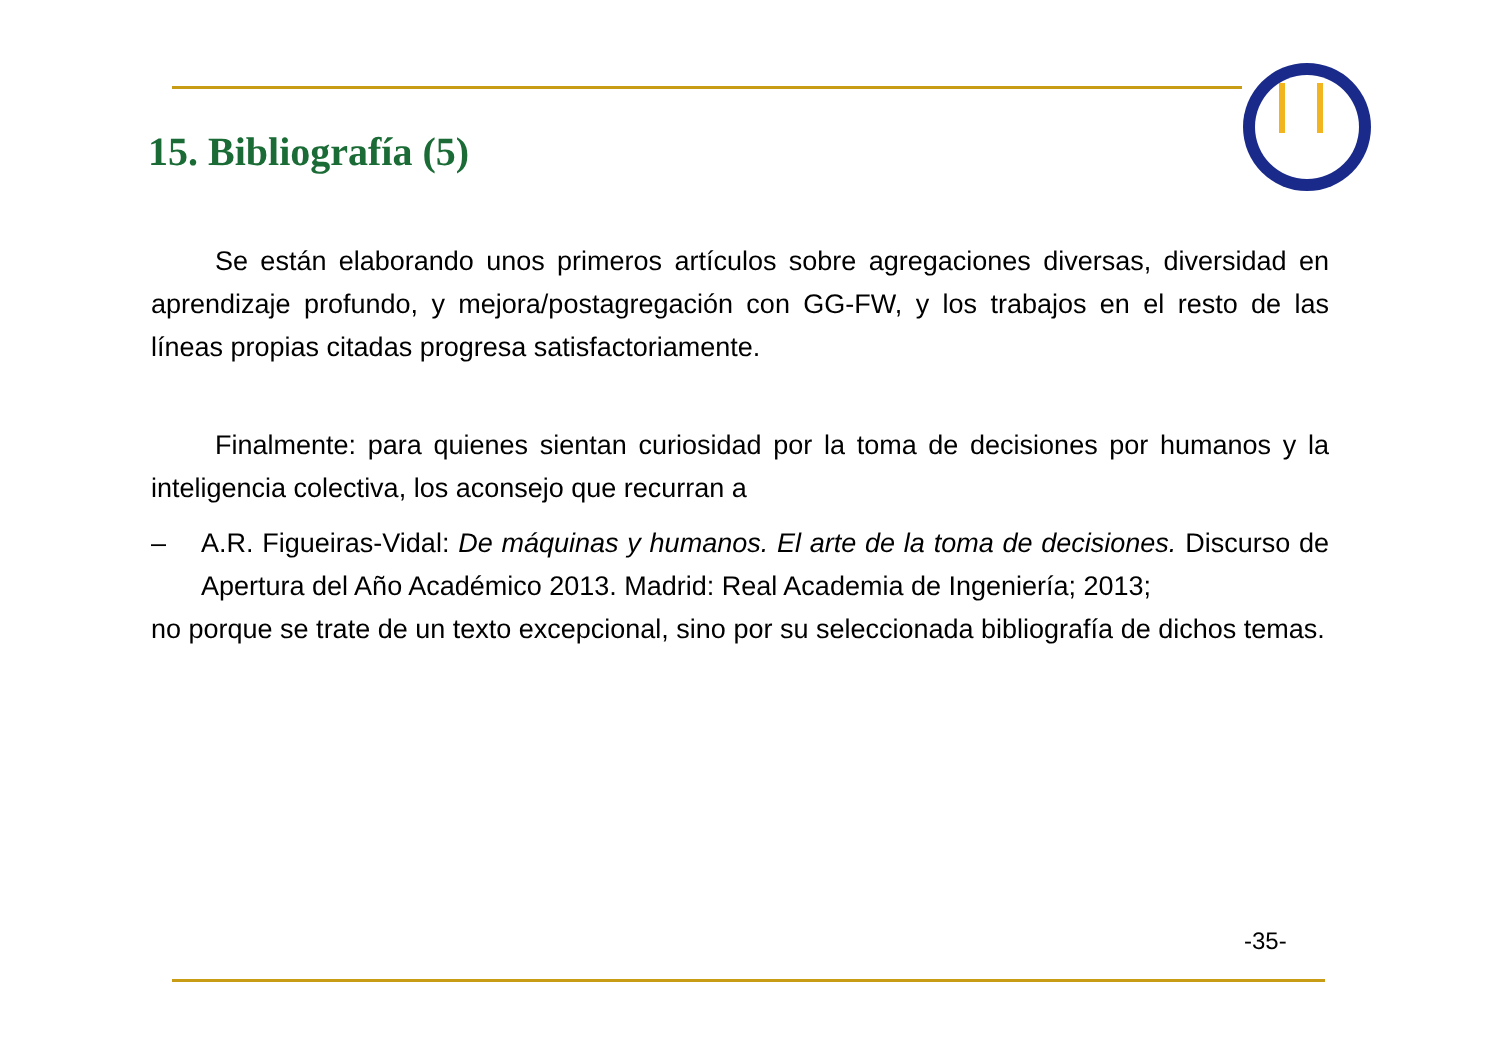15. Bibliografía (5)
Se están elaborando unos primeros artículos sobre agregaciones diversas, diversidad en aprendizaje profundo, y mejora/postagregación con GG-FW, y los trabajos en el resto de las líneas propias citadas progresa satisfactoriamente.
Finalmente: para quienes sientan curiosidad por la toma de decisiones por humanos y la inteligencia colectiva, los aconsejo que recurran a
– A.R. Figueiras-Vidal: De máquinas y humanos. El arte de la toma de decisiones. Discurso de Apertura del Año Académico 2013. Madrid: Real Academia de Ingeniería; 2013;
no porque se trate de un texto excepcional, sino por su seleccionada bibliografía de dichos temas.
-35-